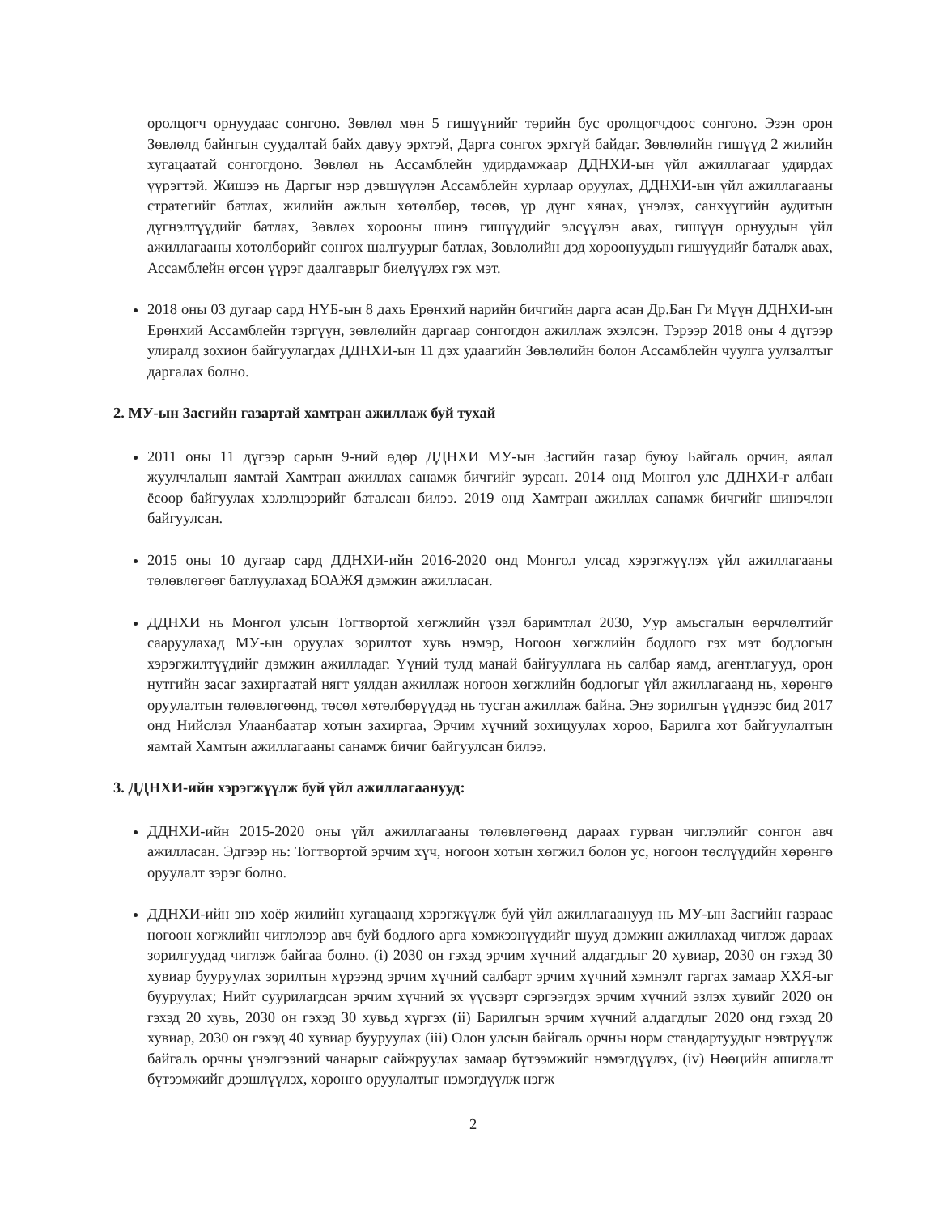оролцогч орнуудаас сонгоно. Зөвлөл мөн 5 гишүүнийг төрийн бус оролцогчдоос сонгоно. Эзэн орон Зөвлөлд байнгын суудалтай байх давуу эрхтэй, Дарга сонгох эрхгүй байдаг. Зөвлөлийн гишүүд 2 жилийн хугацаатай сонгогдоно. Зөвлөл нь Ассамблейн удирдамжаар ДДНХИ-ын үйл ажиллагааг удирдах үүрэгтэй. Жишээ нь Даргыг нэр дэвшүүлэн Ассамблейн хурлаар оруулах, ДДНХИ-ын үйл ажиллагааны стратегийг батлах, жилийн ажлын хөтөлбөр, төсөв, үр дүнг хянах, үнэлэх, санхүүгийн аудитын дүгнэлтүүдийг батлах, Зөвлөх хорооны шинэ гишүүдийг элсүүлэн авах, гишүүн орнуудын үйл ажиллагааны хөтөлбөрийг сонгох шалгуурыг батлах, Зөвлөлийн дэд хороонуудын гишүүдийг баталж авах, Ассамблейн өгсөн үүрэг даалгаврыг биелүүлэх гэх мэт.
2018 оны 03 дугаар сард НҮБ-ын 8 дахь Ерөнхий нарийн бичгийн дарга асан Др.Бан Ги Мүүн ДДНХИ-ын Ерөнхий Ассамблейн тэргүүн, зөвлөлийн даргаар сонгогдон ажиллаж эхэлсэн. Тэрээр 2018 оны 4 дүгээр улиралд зохион байгуулагдах ДДНХИ-ын 11 дэх удаагийн Зөвлөлийн болон Ассамблейн чуулга уулзалтыг даргалах болно.
2. МУ-ын Засгийн газартай хамтран ажиллаж буй тухай
2011 оны 11 дүгээр сарын 9-ний өдөр ДДНХИ МУ-ын Засгийн газар буюу Байгаль орчин, аялал жуулчлалын яамтай Хамтран ажиллах санамж бичгийг зурсан. 2014 онд Монгол улс ДДНХИ-г албан ёсоор байгуулах хэлэлцээрийг баталсан билээ. 2019 онд Хамтран ажиллах санамж бичгийг шинэчлэн байгуулсан.
2015 оны 10 дугаар сард ДДНХИ-ийн 2016-2020 онд Монгол улсад хэрэгжүүлэх үйл ажиллагааны төлөвлөгөөг батлуулахад БОАЖЯ дэмжин ажилласан.
ДДНХИ нь Монгол улсын Тогтвортой хөгжлийн үзэл баримтлал 2030, Уур амьсгалын өөрчлөлтийг сааруулахад МУ-ын оруулах зорилтот хувь нэмэр, Ногоон хөгжлийн бодлого гэх мэт бодлогын хэрэгжилтүүдийг дэмжин ажилладаг. Үүний тулд манай байгууллага нь салбар яамд, агентлагууд, орон нутгийн засаг захиргаатай нягт уялдан ажиллаж ногоон хөгжлийн бодлогыг үйл ажиллагаанд нь, хөрөнгө оруулалтын төлөвлөгөөнд, төсөл хөтөлбөрүүдэд нь тусган ажиллаж байна. Энэ зорилгын үүднээс бид 2017 онд Нийслэл Улаанбаатар хотын захиргаа, Эрчим хүчний зохицуулах хороо, Барилга хот байгуулалтын яамтай Хамтын ажиллагааны санамж бичиг байгуулсан билээ.
3. ДДНХИ-ийн хэрэгжүүлж буй үйл ажиллагаанууд:
ДДНХИ-ийн 2015-2020 оны үйл ажиллагааны төлөвлөгөөнд дараах гурван чиглэлийг сонгон авч ажилласан. Эдгээр нь: Тогтвортой эрчим хүч, ногоон хотын хөгжил болон ус, ногоон төслүүдийн хөрөнгө оруулалт зэрэг болно.
ДДНХИ-ийн энэ хоёр жилийн хугацаанд хэрэгжүүлж буй үйл ажиллагаанууд нь МУ-ын Засгийн газраас ногоон хөгжлийн чиглэлээр авч буй бодлого арга хэмжээнүүдийг шууд дэмжин ажиллахад чиглэж дараах зорилгуудад чиглэж байгаа болно. (i) 2030 он гэхэд эрчим хүчний алдагдлыг 20 хувиар, 2030 он гэхэд 30 хувиар бууруулах зорилтын хүрээнд эрчим хүчний салбарт эрчим хүчний хэмнэлт гаргах замаар ХХЯ-ыг бууруулах; Нийт суурилагдсан эрчим хүчний эх үүсвэрт сэргээгдэх эрчим хүчний эзлэх хувийг 2020 он гэхэд 20 хувь, 2030 он гэхэд 30 хувьд хүргэх (ii) Барилгын эрчим хүчний алдагдлыг 2020 онд гэхэд 20 хувиар, 2030 он гэхэд 40 хувиар бууруулах (iii) Олон улсын байгаль орчны норм стандартуудыг нэвтрүүлж байгаль орчны үнэлгээний чанарыг сайжруулах замаар бүтээмжийг нэмэгдүүлэх, (iv) Нөөцийн ашиглалт бүтээмжийг дээшлүүлэх, хөрөнгө оруулалтыг нэмэгдүүлж нэгж
2